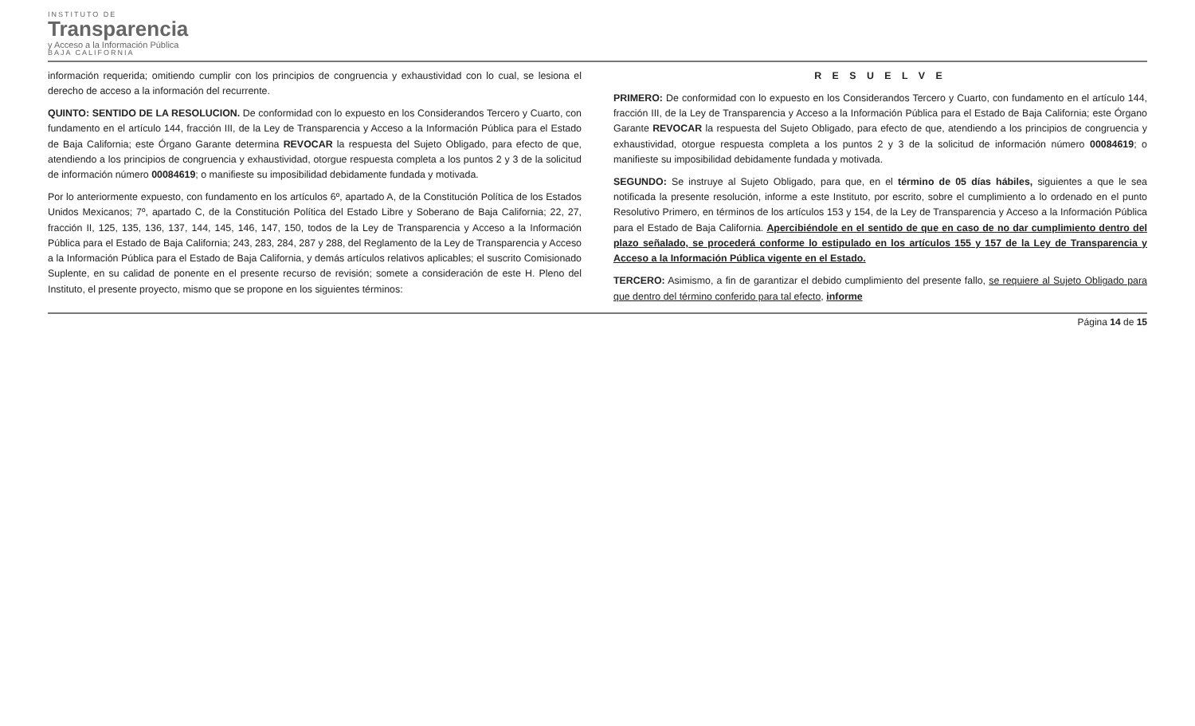INSTITUTO DE
Transparencia
y Acceso a la Información Pública
BAJA CALIFORNIA
información requerida; omitiendo cumplir con los principios de congruencia y exhaustividad con lo cual, se lesiona el derecho de acceso a la información del recurrente.
QUINTO: SENTIDO DE LA RESOLUCION. De conformidad con lo expuesto en los Considerandos Tercero y Cuarto, con fundamento en el artículo 144, fracción III, de la Ley de Transparencia y Acceso a la Información Pública para el Estado de Baja California; este Órgano Garante determina REVOCAR la respuesta del Sujeto Obligado, para efecto de que, atendiendo a los principios de congruencia y exhaustividad, otorgue respuesta completa a los puntos 2 y 3 de la solicitud de información número 00084619; o manifieste su imposibilidad debidamente fundada y motivada.
Por lo anteriormente expuesto, con fundamento en los artículos 6º, apartado A, de la Constitución Política de los Estados Unidos Mexicanos; 7º, apartado C, de la Constitución Política del Estado Libre y Soberano de Baja California; 22, 27, fracción II, 125, 135, 136, 137, 144, 145, 146, 147, 150, todos de la Ley de Transparencia y Acceso a la Información Pública para el Estado de Baja California; 243, 283, 284, 287 y 288, del Reglamento de la Ley de Transparencia y Acceso a la Información Pública para el Estado de Baja California, y demás artículos relativos aplicables; el suscrito Comisionado Suplente, en su calidad de ponente en el presente recurso de revisión; somete a consideración de este H. Pleno del Instituto, el presente proyecto, mismo que se propone en los siguientes términos:
R E S U E L V E
PRIMERO: De conformidad con lo expuesto en los Considerandos Tercero y Cuarto, con fundamento en el artículo 144, fracción III, de la Ley de Transparencia y Acceso a la Información Pública para el Estado de Baja California; este Órgano Garante REVOCAR la respuesta del Sujeto Obligado, para efecto de que, atendiendo a los principios de congruencia y exhaustividad, otorgue respuesta completa a los puntos 2 y 3 de la solicitud de información número 00084619; o manifieste su imposibilidad debidamente fundada y motivada.
SEGUNDO: Se instruye al Sujeto Obligado, para que, en el término de 05 días hábiles, siguientes a que le sea notificada la presente resolución, informe a este Instituto, por escrito, sobre el cumplimiento a lo ordenado en el punto Resolutivo Primero, en términos de los artículos 153 y 154, de la Ley de Transparencia y Acceso a la Información Pública para el Estado de Baja California. Apercibiéndole en el sentido de que en caso de no dar cumplimiento dentro del plazo señalado, se procederá conforme lo estipulado en los artículos 155 y 157 de la Ley de Transparencia y Acceso a la Información Pública vigente en el Estado.
TERCERO: Asimismo, a fin de garantizar el debido cumplimiento del presente fallo, se requiere al Sujeto Obligado para que dentro del término conferido para tal efecto, informe
Página 14 de 15